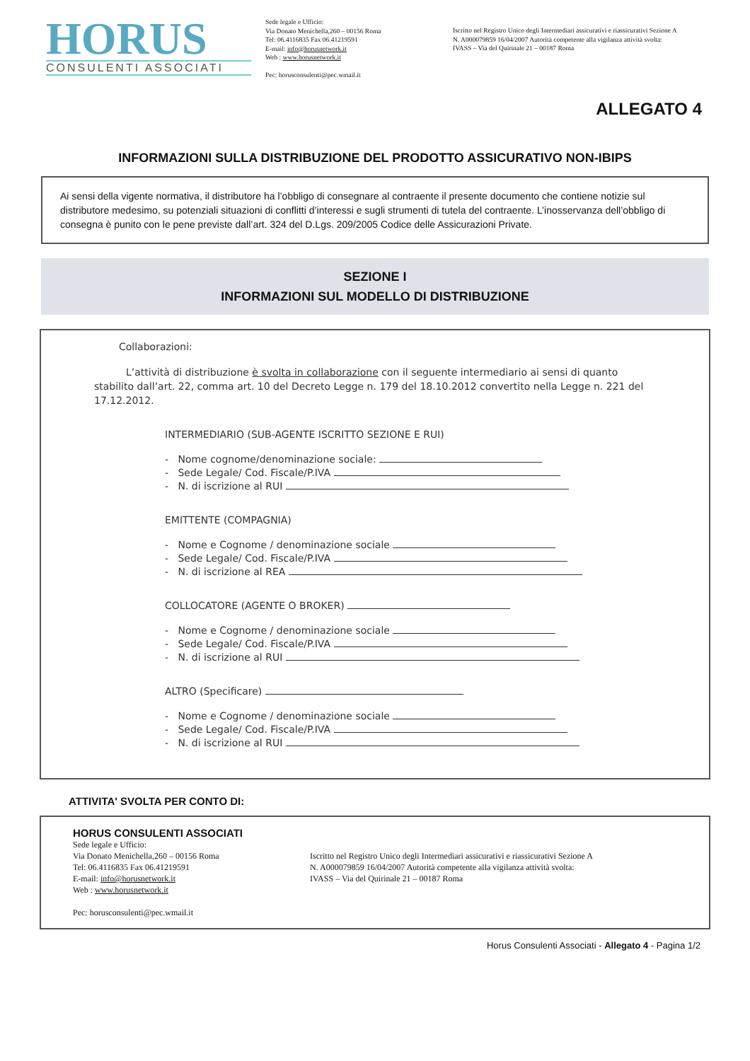HORUS
CONSULENTI ASSOCIATI
Sede legale e Ufficio:
Via Donato Menichella,260 – 00156 Roma
Tel: 06.4116835 Fax 06.41219591
E-mail: info@horusnetwork.it
Web : www.horusnetwork.it
Pec: horusconsulenti@pec.wmail.it
Iscritto nel Registro Unico degli Intermediari assicurativi e riassicurativi Sezione A
N. A000079859 16/04/2007 Autorità competente alla vigilanza attività svolta:
IVASS – Via del Quirinale 21 – 00187 Roma
ALLEGATO 4
INFORMAZIONI SULLA DISTRIBUZIONE DEL PRODOTTO ASSICURATIVO NON-IBIPS
Ai sensi della vigente normativa, il distributore ha l’obbligo di consegnare al contraente il presente documento che contiene notizie sul distributore medesimo, su potenziali situazioni di conflitti d’interessi e sugli strumenti di tutela del contraente. L’inosservanza dell’obbligo di consegna è punito con le pene previste dall’art. 324 del D.Lgs. 209/2005 Codice delle Assicurazioni Private.
SEZIONE I
INFORMAZIONI SUL MODELLO DI DISTRIBUZIONE
Collaborazioni:
L’attività di distribuzione è svolta in collaborazione con il seguente intermediario ai sensi di quanto stabilito dall’art. 22, comma art. 10 del Decreto Legge n. 179 del 18.10.2012 convertito nella Legge n. 221 del 17.12.2012.
INTERMEDIARIO (SUB-AGENTE ISCRITTO SEZIONE E RUI)
- Nome cognome/denominazione sociale:
- Sede Legale/ Cod. Fiscale/P.IVA
- N. di iscrizione al RUI
EMITTENTE (COMPAGNIA)
- Nome e Cognome / denominazione sociale
- Sede Legale/ Cod. Fiscale/P.IVA
- N. di iscrizione al REA
COLLOCATORE (AGENTE O BROKER)
- Nome e Cognome / denominazione sociale
- Sede Legale/ Cod. Fiscale/P.IVA
- N. di iscrizione al RUI
ALTRO (Specificare)
- Nome e Cognome / denominazione sociale
- Sede Legale/ Cod. Fiscale/P.IVA
- N. di iscrizione al RUI
ATTIVITA' SVOLTA PER CONTO DI:
HORUS CONSULENTI ASSOCIATI
Sede legale e Ufficio:
Via Donato Menichella,260 – 00156 Roma
Tel: 06.4116835 Fax 06.41219591
E-mail: info@horusnetwork.it
Web : www.horusnetwork.it
Pec: horusconsulenti@pec.wmail.it
Iscritto nel Registro Unico degli Intermediari assicurativi e riassicurativi Sezione A
N. A000079859 16/04/2007 Autorità competente alla vigilanza attività svolta:
IVASS – Via del Quirinale 21 – 00187 Roma
Horus Consulenti Associati - Allegato 4 - Pagina 1/2